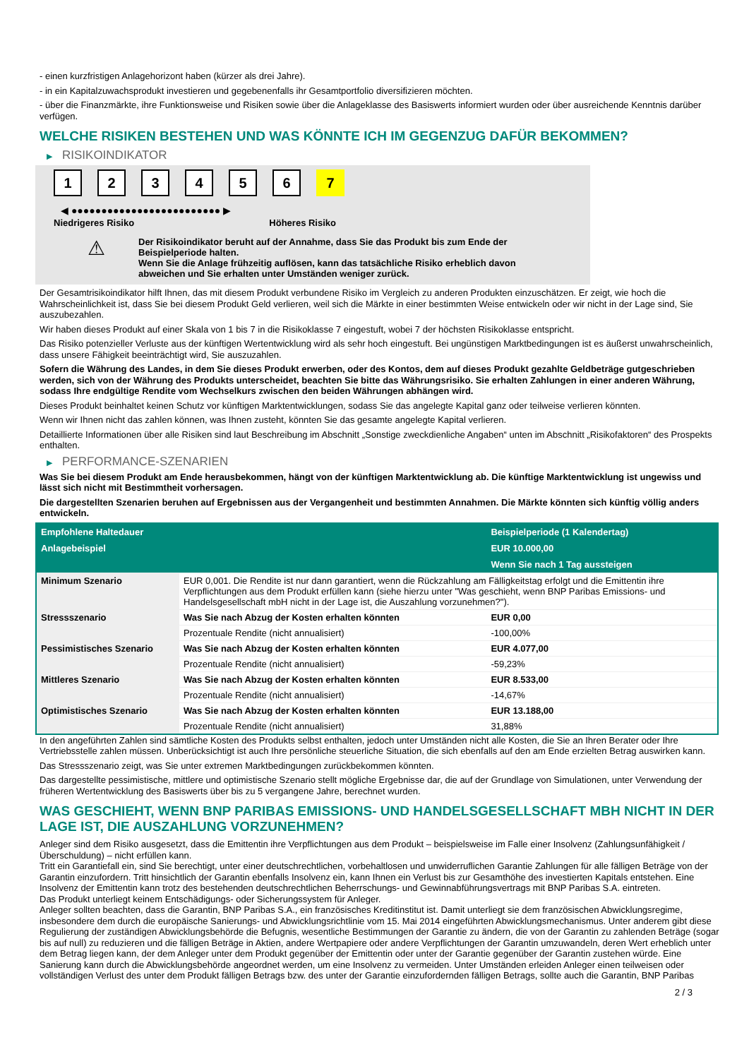- einen kurzfristigen Anlagehorizont haben (kürzer als drei Jahre).
- in ein Kapitalzuwachsprodukt investieren und gegebenenfalls ihr Gesamtportfolio diversifizieren möchten.
- über die Finanzmärkte, ihre Funktionsweise und Risiken sowie über die Anlageklasse des Basiswerts informiert wurden oder über ausreichende Kenntnis darüber verfügen.
WELCHE RISIKEN BESTEHEN UND WAS KÖNNTE ICH IM GEGENZUG DAFÜR BEKOMMEN?
▶ RISIKOINDIKATOR
123456 7
◀ ●●●●●●●●●●●●●●●●●●●●●●●●● ▶
Niedrigeres Risiko Höheres Risiko
⚠
Der Risikoindikator beruht auf der Annahme, dass Sie das Produkt bis zum Ende der Beispielperiode halten.
Wenn Sie die Anlage frühzeitig auflösen, kann das tatsächliche Risiko erheblich davon abweichen und Sie erhalten unter Umständen weniger zurück.
Der Gesamtrisikoindikator hilft Ihnen, das mit diesem Produkt verbundene Risiko im Vergleich zu anderen Produkten einzuschätzen. Er zeigt, wie hoch die Wahrscheinlichkeit ist, dass Sie bei diesem Produkt Geld verlieren, weil sich die Märkte in einer bestimmten Weise entwickeln oder wir nicht in der Lage sind, Sie auszubezahlen.
Wir haben dieses Produkt auf einer Skala von 1 bis 7 in die Risikoklasse 7 eingestuft, wobei 7 der höchsten Risikoklasse entspricht.
Das Risiko potenzieller Verluste aus der künftigen Wertentwicklung wird als sehr hoch eingestuft. Bei ungünstigen Marktbedingungen ist es äußerst unwahrscheinlich, dass unsere Fähigkeit beeinträchtigt wird, Sie auszuzahlen.
Sofern die Währung des Landes, in dem Sie dieses Produkt erwerben, oder des Kontos, dem auf dieses Produkt gezahlte Geldbeträge gutgeschrieben werden, sich von der Währung des Produkts unterscheidet, beachten Sie bitte das Währungsrisiko. Sie erhalten Zahlungen in einer anderen Währung, sodass Ihre endgültige Rendite vom Wechselkurs zwischen den beiden Währungen abhängen wird.
Dieses Produkt beinhaltet keinen Schutz vor künftigen Marktentwicklungen, sodass Sie das angelegte Kapital ganz oder teilweise verlieren könnten.
Wenn wir Ihnen nicht das zahlen können, was Ihnen zusteht, könnten Sie das gesamte angelegte Kapital verlieren.
Detaillierte Informationen über alle Risiken sind laut Beschreibung im Abschnitt „Sonstige zweckdienliche Angaben“ unten im Abschnitt „Risikofaktoren“ des Prospekts enthalten.
▶ PERFORMANCE-SZENARIEN
Was Sie bei diesem Produkt am Ende herausbekommen, hängt von der künftigen Marktentwicklung ab. Die künftige Marktentwicklung ist ungewiss und lässt sich nicht mit Bestimmtheit vorhersagen.
Die dargestellten Szenarien beruhen auf Ergebnissen aus der Vergangenheit und bestimmten Annahmen. Die Märkte könnten sich künftig völlig anders entwickeln.
| Empfohlene Haltedauer | | Beispielperiode (1 Kalendertag) |
| --- | --- | --- |
| Anlagebeispiel | | EUR 10.000,00 |
| | | Wenn Sie nach 1 Tag aussteigen |
| Minimum Szenario | EUR 0,001. Die Rendite ist nur dann garantiert, wenn die Rückzahlung am Fälligkeitstag erfolgt und die Emittentin ihre Verpflichtungen aus dem Produkt erfüllen kann (siehe hierzu unter "Was geschieht, wenn BNP Paribas Emissions- und Handelsgesellschaft mbH nicht in der Lage ist, die Auszahlung vorzunehmen?"). | |
| Stressszenario | Was Sie nach Abzug der Kosten erhalten könnten | EUR 0,00 |
| | Prozentuale Rendite (nicht annualisiert) | -100,00% |
| Pessimistisches Szenario | Was Sie nach Abzug der Kosten erhalten könnten | EUR 4.077,00 |
| | Prozentuale Rendite (nicht annualisiert) | -59,23% |
| Mittleres Szenario | Was Sie nach Abzug der Kosten erhalten könnten | EUR 8.533,00 |
| | Prozentuale Rendite (nicht annualisiert) | -14,67% |
| Optimistisches Szenario | Was Sie nach Abzug der Kosten erhalten könnten | EUR 13.188,00 |
| | Prozentuale Rendite (nicht annualisiert) | 31,88% |
In den angeführten Zahlen sind sämtliche Kosten des Produkts selbst enthalten, jedoch unter Umständen nicht alle Kosten, die Sie an Ihren Berater oder Ihre Vertriebsstelle zahlen müssen. Unberücksichtigt ist auch Ihre persönliche steuerliche Situation, die sich ebenfalls auf den am Ende erzielten Betrag auswirken kann.
Das Stressszenario zeigt, was Sie unter extremen Marktbedingungen zurückbekommen könnten.
Das dargestellte pessimistische, mittlere und optimistische Szenario stellt mögliche Ergebnisse dar, die auf der Grundlage von Simulationen, unter Verwendung der früheren Wertentwicklung des Basiswerts über bis zu 5 vergangene Jahre, berechnet wurden.
WAS GESCHIEHT, WENN BNP PARIBAS EMISSIONS- UND HANDELSGESELLSCHAFT MBH NICHT IN DER LAGE IST, DIE AUSZAHLUNG VORZUNEHMEN?
Anleger sind dem Risiko ausgesetzt, dass die Emittentin ihre Verpflichtungen aus dem Produkt – beispielsweise im Falle einer Insolvenz (Zahlungsunfähigkeit / Überschuldung) – nicht erfüllen kann.
Tritt ein Garantiefall ein, sind Sie berechtigt, unter einer deutschrechtlichen, vorbehaltlosen und unwiderruflichen Garantie Zahlungen für alle fälligen Beträge von der Garantin einzufordern. Tritt hinsichtlich der Garantin ebenfalls Insolvenz ein, kann Ihnen ein Verlust bis zur Gesamthöhe des investierten Kapitals entstehen. Eine Insolvenz der Emittentin kann trotz des bestehenden deutschrechtlichen Beherrschungs- und Gewinnabführungsvertrags mit BNP Paribas S.A. eintreten.
Das Produkt unterliegt keinem Entschädigungs- oder Sicherungssystem für Anleger.
Anleger sollten beachten, dass die Garantin, BNP Paribas S.A., ein französisches Kreditinstitut ist. Damit unterliegt sie dem französischen Abwicklungsregime, insbesondere dem durch die europäische Sanierungs- und Abwicklungsrichtlinie vom 15. Mai 2014 eingeführten Abwicklungsmechanismus. Unter anderem gibt diese Regulierung der zuständigen Abwicklungsbehörde die Befugnis, wesentliche Bestimmungen der Garantie zu ändern, die von der Garantin zu zahlenden Beträge (sogar bis auf null) zu reduzieren und die fälligen Beträge in Aktien, andere Wertpapiere oder andere Verpflichtungen der Garantin umzuwandeln, deren Wert erheblich unter dem Betrag liegen kann, der dem Anleger unter dem Produkt gegenüber der Emittentin oder unter der Garantie gegenüber der Garantin zustehen würde. Eine Sanierung kann durch die Abwicklungsbehörde angeordnet werden, um eine Insolvenz zu vermeiden. Unter Umständen erleiden Anleger einen teilweisen oder vollständigen Verlust des unter dem Produkt fälligen Betrags bzw. des unter der Garantie einzufordernden fälligen Betrags, sollte auch die Garantin, BNP Paribas
2 / 3